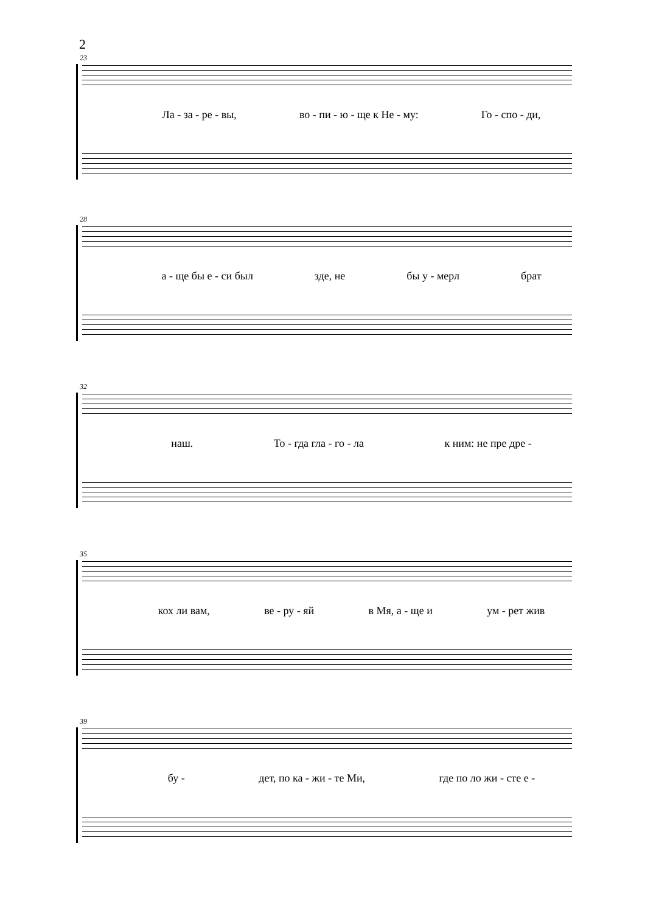2
23
Ла - за - ре - вы, во - пи - ю - ще к Не - му: Го - спо - ди,
28
а - ще бы е - си был зде, не бы у - мерл брат
32
наш. То - гда гла - го - ла к ним: не пре дре -
35
кох ли вам, ве - ру - яй в Мя, а - ще и ум - рет жив
39
бу - дет, по ка - жи - те Ми, где по ло жи - сте е -